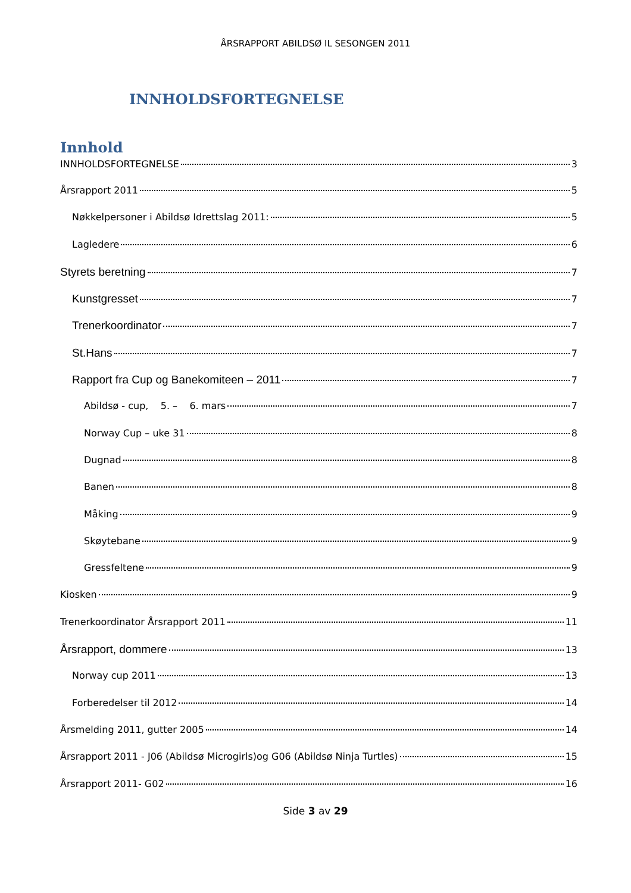ÅRSRAPPORT ABILDSØ IL SESONGEN 2011
INNHOLDSFORTEGNELSE
Innhold
INNHOLDSFORTEGNELSE 3
Årsrapport 2011 5
Nøkkelpersoner i Abildsø Idrettslag 2011: 5
Lagledere 6
Styrets beretning 7
Kunstgresset 7
Trenerkoordinator 7
St.Hans 7
Rapport fra Cup og Banekomiteen – 2011 7
Abildsø - cup, 5. – 6. mars 7
Norway Cup – uke 31 8
Dugnad 8
Banen 8
Måking 9
Skøytebane 9
Gressfeltene 9
Kiosken 9
Trenerkoordinator Årsrapport 2011 11
Årsrapport, dommere 13
Norway cup 2011 13
Forberedelser til 2012 14
Årsmelding 2011, gutter 2005 14
Årsrapport 2011 - J06 (Abildsø Microgirls)og G06 (Abildsø Ninja Turtles) 15
Årsrapport 2011- G02 16
Side 3 av 29